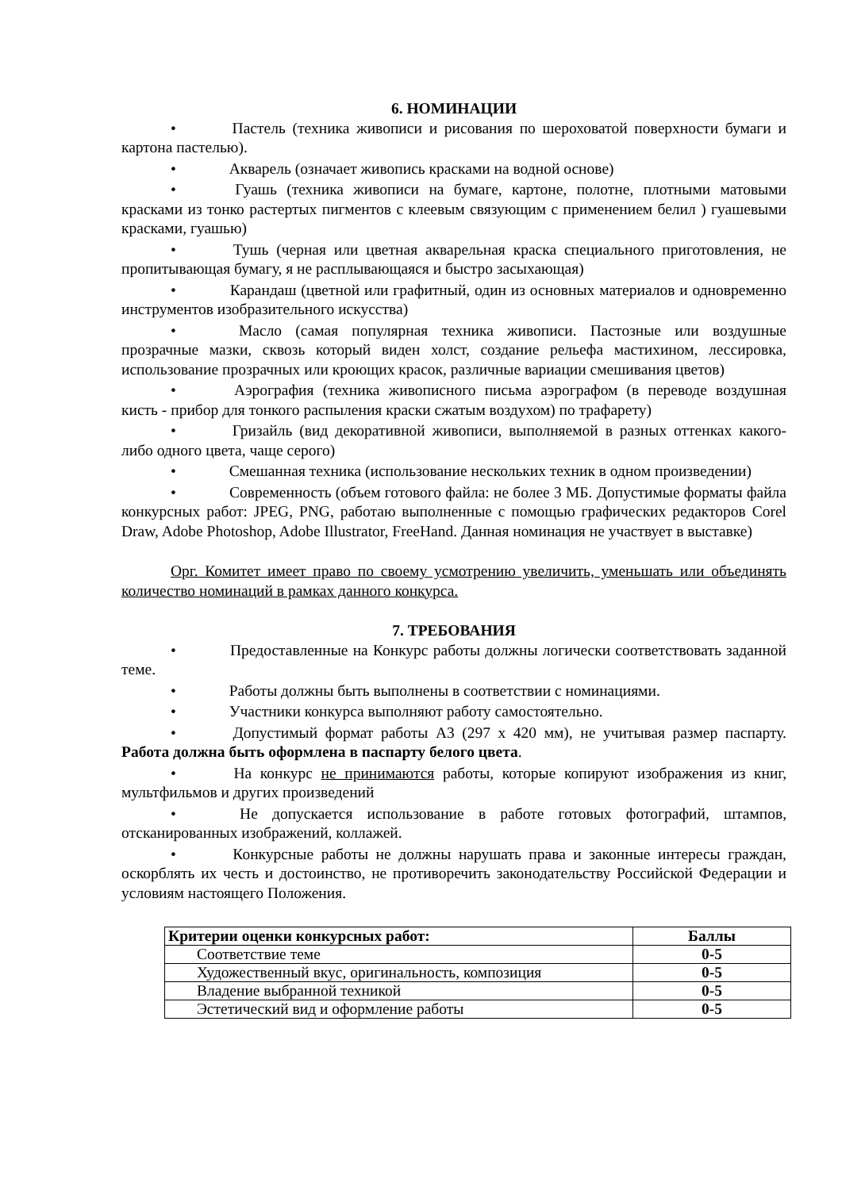6. НОМИНАЦИИ
• Пастель (техника живописи и рисования по шероховатой поверхности бумаги и картона пастелью).
• Акварель (означает живопись красками на водной основе)
• Гуашь (техника живописи на бумаге, картоне, полотне, плотными матовыми красками из тонко растертых пигментов с клеевым связующим с применением белил ) гуашевыми красками, гуашью)
• Тушь (черная или цветная акварельная краска специального приготовления, не пропитывающая бумагу, я не расплывающаяся и быстро засыхающая)
• Карандаш (цветной или графитный, один из основных материалов и одновременно инструментов изобразительного искусства)
• Масло (самая популярная техника живописи. Пастозные или воздушные прозрачные мазки, сквозь который виден холст, создание рельефа мастихином, лессировка, использование прозрачных или кроющих красок, различные вариации смешивания цветов)
• Аэрография (техника живописного письма аэрографом (в переводе воздушная кисть - прибор для тонкого распыления краски сжатым воздухом) по трафарету)
• Гризайль (вид декоративной живописи, выполняемой в разных оттенках какого-либо одного цвета, чаще серого)
• Смешанная техника (использование нескольких техник в одном произведении)
• Современность (объем готового файла: не более 3 МБ. Допустимые форматы файла конкурсных работ: JPEG, PNG, работаю выполненные с помощью графических редакторов Corel Draw, Adobe Photoshop, Adobe Illustrator, FreeHand. Данная номинация не участвует в выставке)
Орг. Комитет имеет право по своему усмотрению увеличить, уменьшать или объединять количество номинаций в рамках данного конкурса.
7. ТРЕБОВАНИЯ
• Предоставленные на Конкурс работы должны логически соответствовать заданной теме.
• Работы должны быть выполнены в соответствии с номинациями.
• Участники конкурса выполняют работу самостоятельно.
• Допустимый формат работы А3 (297 х 420 мм), не учитывая размер паспарту. Работа должна быть оформлена в паспарту белого цвета.
• На конкурс не принимаются работы, которые копируют изображения из книг, мультфильмов и других произведений
• Не допускается использование в работе готовых фотографий, штампов, отсканированных изображений, коллажей.
• Конкурсные работы не должны нарушать права и законные интересы граждан, оскорблять их честь и достоинство, не противоречить законодательству Российской Федерации и условиям настоящего Положения.
| Критерии оценки конкурсных работ: | Баллы |
| --- | --- |
| Соответствие теме | 0-5 |
| Художественный вкус, оригинальность, композиция | 0-5 |
| Владение выбранной техникой | 0-5 |
| Эстетический вид и оформление работы | 0-5 |